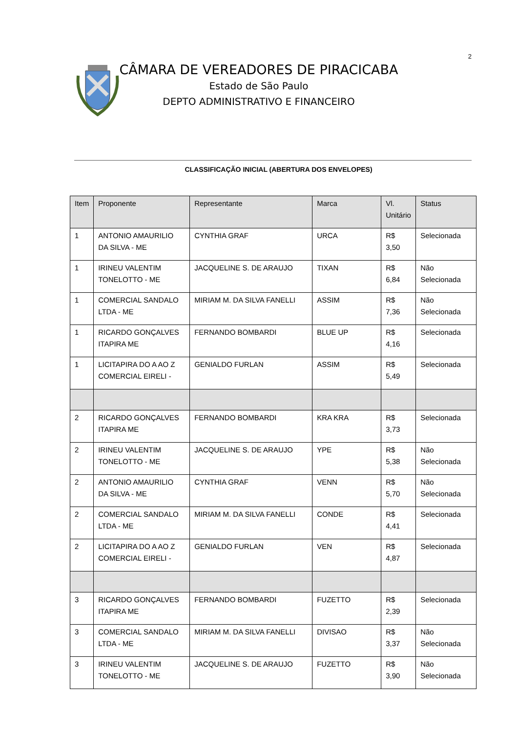2
CÂMARA DE VEREADORES DE PIRACICABA
Estado de São Paulo
DEPTO ADMINISTRATIVO E FINANCEIRO
CLASSIFICAÇÃO INICIAL (ABERTURA DOS ENVELOPES)
| Item | Proponente | Representante | Marca | Vl. Unitário | Status |
| --- | --- | --- | --- | --- | --- |
| 1 | ANTONIO AMAURILIO DA SILVA - ME | CYNTHIA GRAF | URCA | R$ 3,50 | Selecionada |
| 1 | IRINEU VALENTIM TONELOTTO - ME | JACQUELINE S. DE ARAUJO | TIXAN | R$ 6,84 | Não Selecionada |
| 1 | COMERCIAL SANDALO LTDA - ME | MIRIAM M. DA SILVA FANELLI | ASSIM | R$ 7,36 | Não Selecionada |
| 1 | RICARDO GONÇALVES ITAPIRA ME | FERNANDO BOMBARDI | BLUE UP | R$ 4,16 | Selecionada |
| 1 | LICITAPIRA DO A AO Z COMERCIAL EIRELI - | GENIALDO FURLAN | ASSIM | R$ 5,49 | Selecionada |
| 2 | RICARDO GONÇALVES ITAPIRA ME | FERNANDO BOMBARDI | KRA KRA | R$ 3,73 | Selecionada |
| 2 | IRINEU VALENTIM TONELOTTO - ME | JACQUELINE S. DE ARAUJO | YPE | R$ 5,38 | Não Selecionada |
| 2 | ANTONIO AMAURILIO DA SILVA - ME | CYNTHIA GRAF | VENN | R$ 5,70 | Não Selecionada |
| 2 | COMERCIAL SANDALO LTDA - ME | MIRIAM M. DA SILVA FANELLI | CONDE | R$ 4,41 | Selecionada |
| 2 | LICITAPIRA DO A AO Z COMERCIAL EIRELI - | GENIALDO FURLAN | VEN | R$ 4,87 | Selecionada |
| 3 | RICARDO GONÇALVES ITAPIRA ME | FERNANDO BOMBARDI | FUZETTO | R$ 2,39 | Selecionada |
| 3 | COMERCIAL SANDALO LTDA - ME | MIRIAM M. DA SILVA FANELLI | DIVISAO | R$ 3,37 | Não Selecionada |
| 3 | IRINEU VALENTIM TONELOTTO - ME | JACQUELINE S. DE ARAUJO | FUZETTO | R$ 3,90 | Não Selecionada |